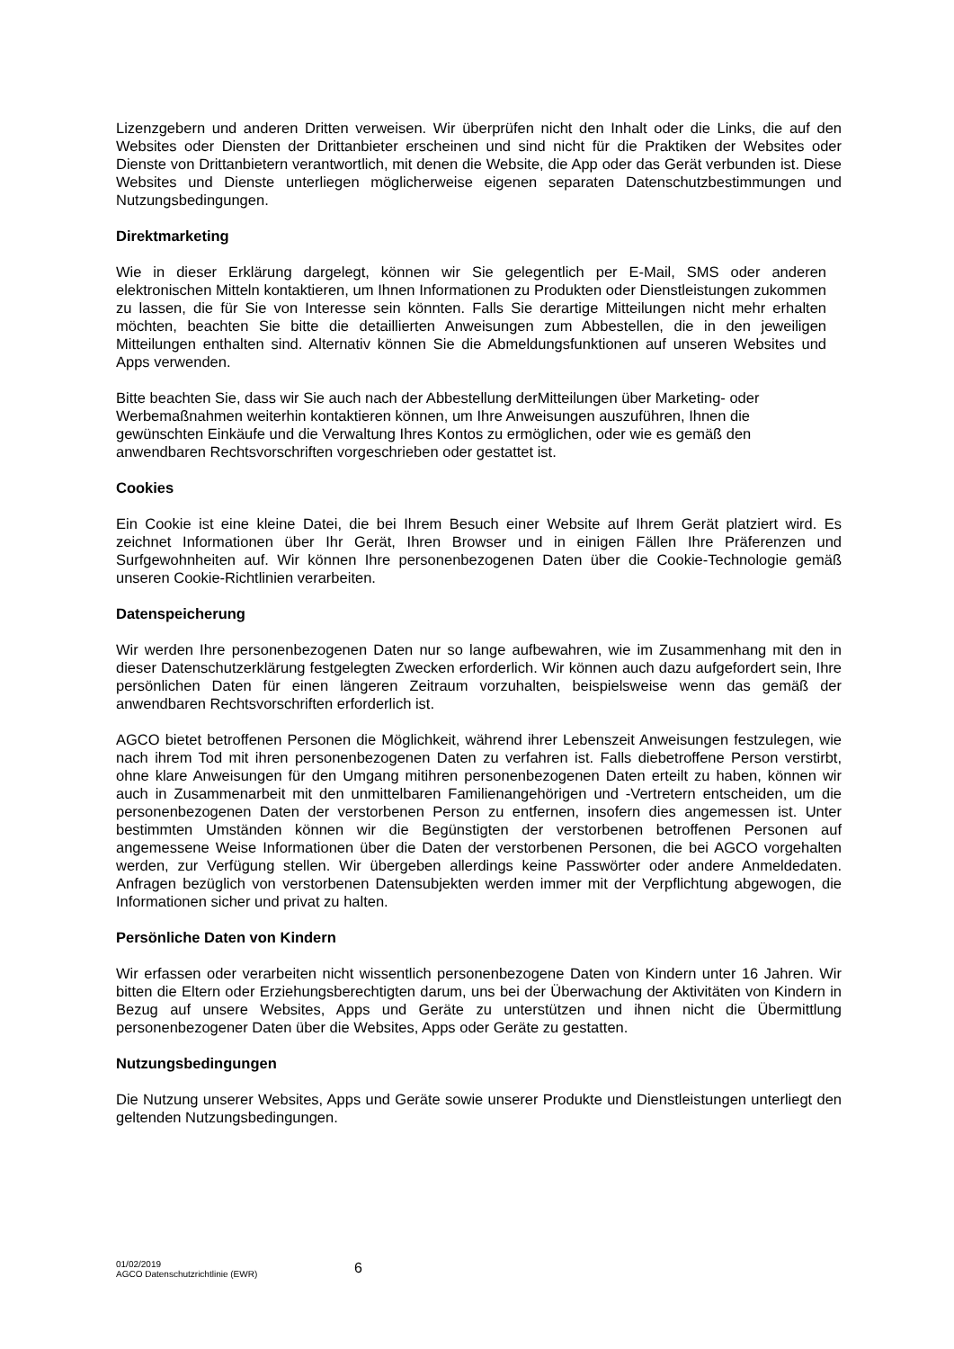Lizenzgebern und anderen Dritten verweisen. Wir überprüfen nicht den Inhalt oder die Links, die auf den Websites oder Diensten der Drittanbieter erscheinen und sind nicht für die Praktiken der Websites oder Dienste von Drittanbietern verantwortlich, mit denen die Website, die App oder das Gerät verbunden ist. Diese Websites und Dienste unterliegen möglicherweise eigenen separaten Datenschutzbestimmungen und Nutzungsbedingungen.
Direktmarketing
Wie in dieser Erklärung dargelegt, können wir Sie gelegentlich per E-Mail, SMS oder anderen elektronischen Mitteln kontaktieren, um Ihnen Informationen zu Produkten oder Dienstleistungen zukommen zu lassen, die für Sie von Interesse sein könnten. Falls Sie derartige Mitteilungen nicht mehr erhalten möchten, beachten Sie bitte die detaillierten Anweisungen zum Abbestellen, die in den jeweiligen Mitteilungen enthalten sind. Alternativ können Sie die Abmeldungsfunktionen auf unseren Websites und Apps verwenden.
Bitte beachten Sie, dass wir Sie auch nach der Abbestellung derMitteilungen über Marketing- oder Werbemaßnahmen weiterhin kontaktieren können, um Ihre Anweisungen auszuführen, Ihnen die gewünschten Einkäufe und die Verwaltung Ihres Kontos zu ermöglichen, oder wie es gemäß den anwendbaren Rechtsvorschriften vorgeschrieben oder gestattet ist.
Cookies
Ein Cookie ist eine kleine Datei, die bei Ihrem Besuch einer Website auf Ihrem Gerät platziert wird. Es zeichnet Informationen über Ihr Gerät, Ihren Browser und in einigen Fällen Ihre Präferenzen und Surfgewohnheiten auf. Wir können Ihre personenbezogenen Daten über die Cookie-Technologie gemäß unseren Cookie-Richtlinien verarbeiten.
Datenspeicherung
Wir werden Ihre personenbezogenen Daten nur so lange aufbewahren, wie im Zusammenhang mit den in dieser Datenschutzerklärung festgelegten Zwecken erforderlich. Wir können auch dazu aufgefordert sein, Ihre persönlichen Daten für einen längeren Zeitraum vorzuhalten, beispielsweise wenn das gemäß der anwendbaren Rechtsvorschriften erforderlich ist.
AGCO bietet betroffenen Personen die Möglichkeit, während ihrer Lebenszeit Anweisungen festzulegen, wie nach ihrem Tod mit ihren personenbezogenen Daten zu verfahren ist. Falls diebetroffene Person verstirbt, ohne klare Anweisungen für den Umgang mitihren personenbezogenen Daten erteilt zu haben, können wir auch in Zusammenarbeit mit den unmittelbaren Familienangehörigen und -Vertretern entscheiden, um die personenbezogenen Daten der verstorbenen Person zu entfernen, insofern dies angemessen ist. Unter bestimmten Umständen können wir die Begünstigten der verstorbenen betroffenen Personen auf angemessene Weise Informationen über die Daten der verstorbenen Personen, die bei AGCO vorgehalten werden, zur Verfügung stellen. Wir übergeben allerdings keine Passwörter oder andere Anmeldedaten. Anfragen bezüglich von verstorbenen Datensubjekten werden immer mit der Verpflichtung abgewogen, die Informationen sicher und privat zu halten.
Persönliche Daten von Kindern
Wir erfassen oder verarbeiten nicht wissentlich personenbezogene Daten von Kindern unter 16 Jahren. Wir bitten die Eltern oder Erziehungsberechtigten darum, uns bei der Überwachung der Aktivitäten von Kindern in Bezug auf unsere Websites, Apps und Geräte zu unterstützen und ihnen nicht die Übermittlung personenbezogener Daten über die Websites, Apps oder Geräte zu gestatten.
Nutzungsbedingungen
Die Nutzung unserer Websites, Apps und Geräte sowie unserer Produkte und Dienstleistungen unterliegt den geltenden Nutzungsbedingungen.
01/02/2019
AGCO Datenschutzrichtlinie (EWR)
6